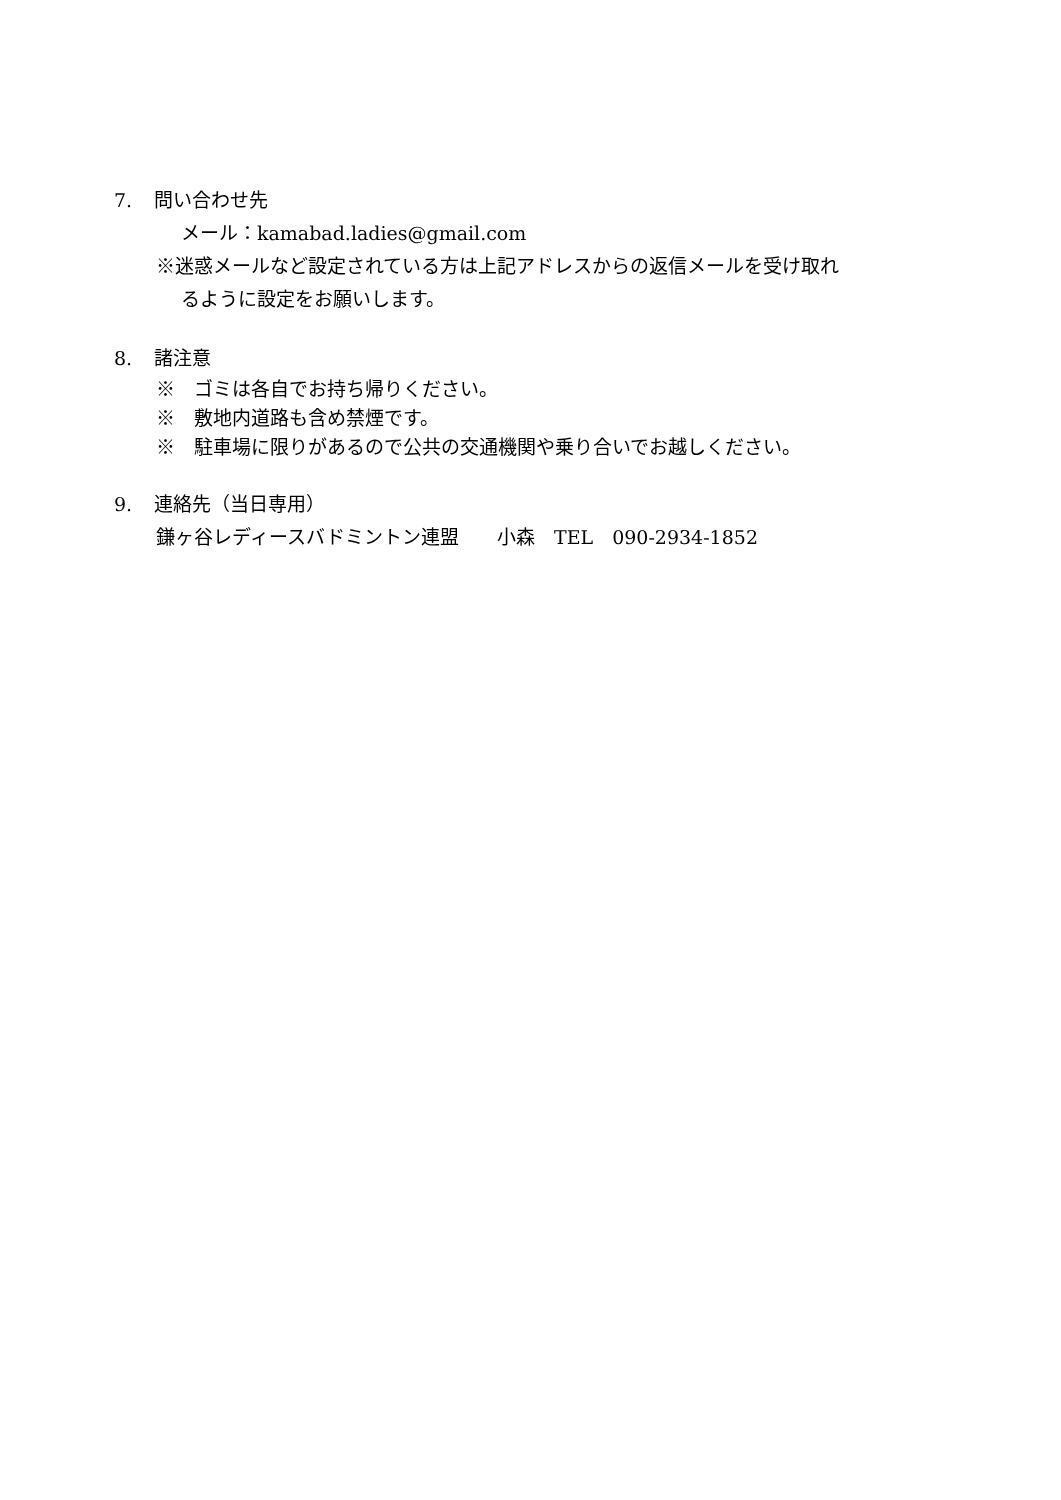7. 問い合わせ先
メール：kamabad.ladies@gmail.com
※迷惑メールなど設定されている方は上記アドレスからの返信メールを受け取れ
るように設定をお願いします。
8. 諸注意
※　ゴミは各自でお持ち帰りください。
※　敷地内道路も含め禁煙です。
※　駐車場に限りがあるので公共の交通機関や乗り合いでお越しください。
9. 連絡先（当日専用）
鎌ヶ谷レディースバドミントン連盟　　小森　TEL　090-2934-1852